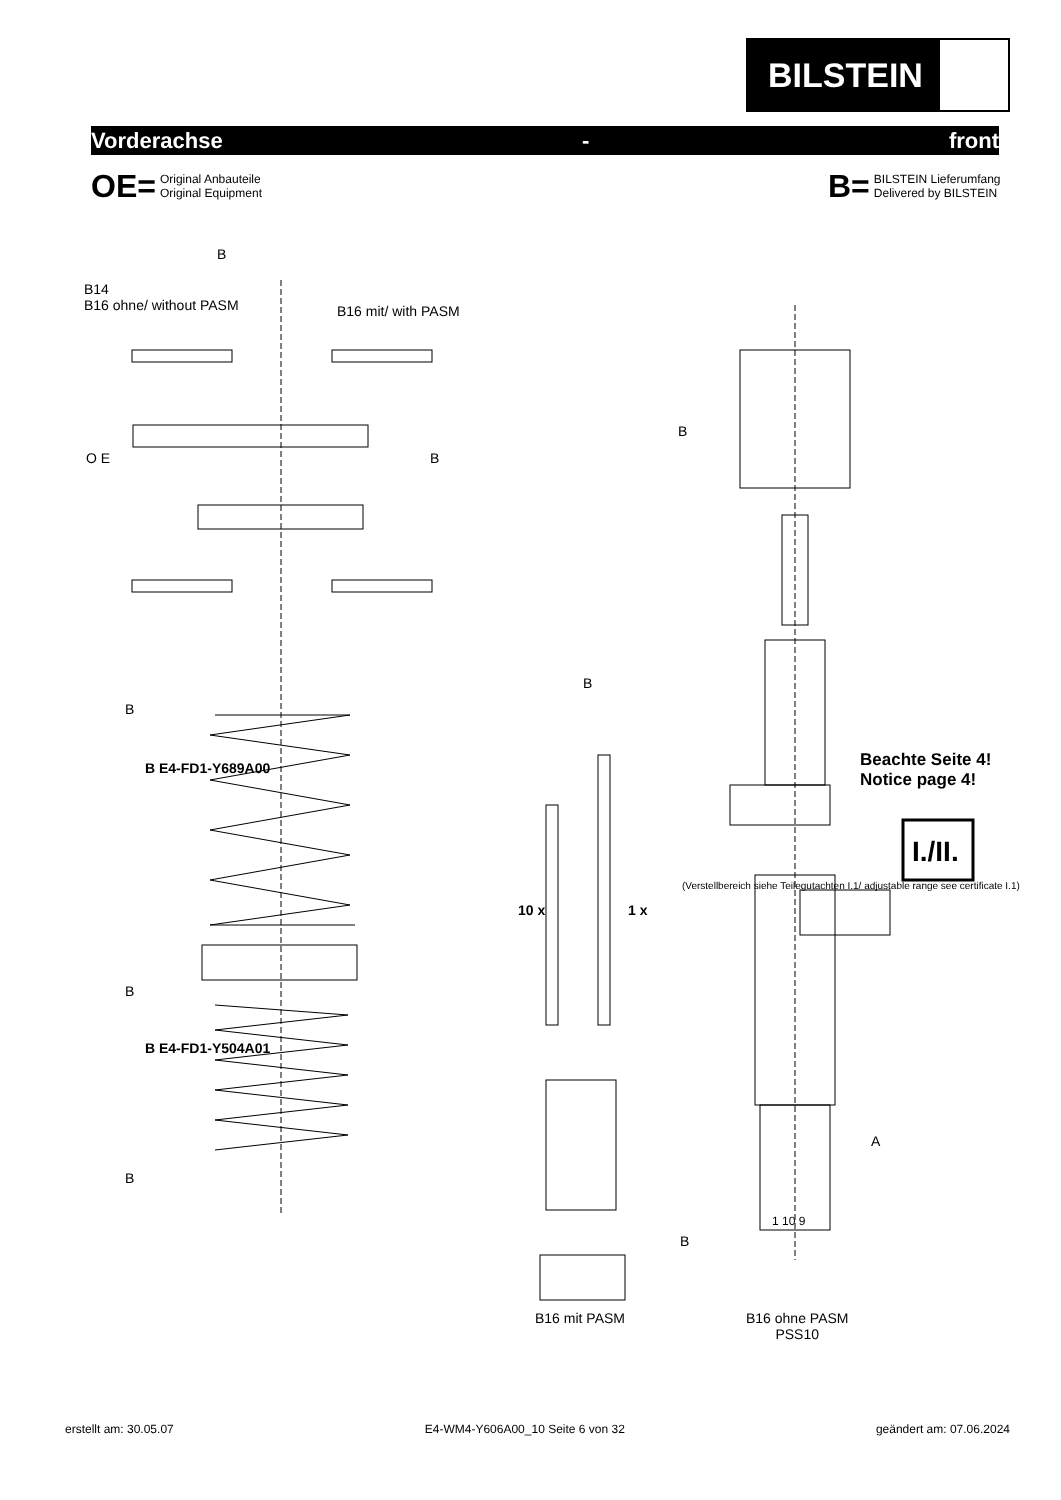BILSTEIN
Vorderachse - front
OE=
Original Anbauteile
Original Equipment
B=
BILSTEIN Lieferumfang
Delivered by BILSTEIN
B
B14
B16 ohne/ without PASM
B16 mit/ with PASM
O E B
B
B
B
B E4-FD1-Y689A00
Beachte Seite 4!
Notice page 4!
I./II.
10 x 1 x
(Verstellbereich siehe Teilegutachten I.1/ adjustable range see certificate I.1)
B
B E4-FD1-Y504A01
A
B
1 10 9
B
B16 mit PASM
B16 ohne PASM
PSS10
erstellt am: 30.05.07 E4-WM4-Y606A00_10 Seite 6 von 32 geändert am: 07.06.2024